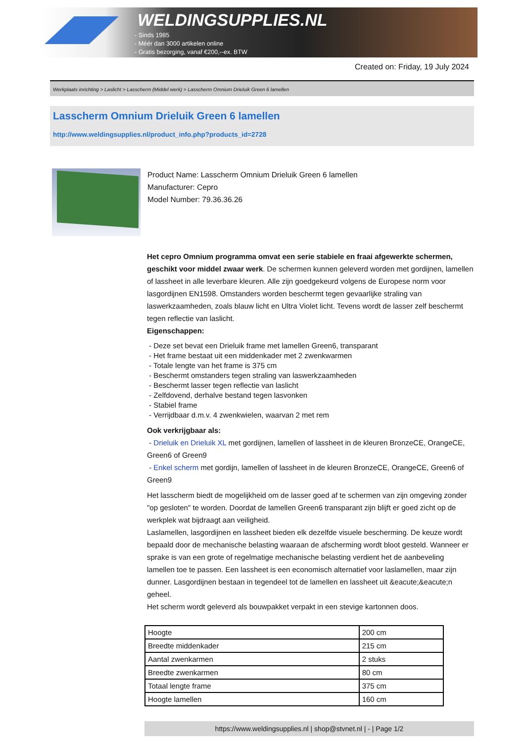WELDINGSUPPLIES.NL
- Sinds 1985
- Méér dan 3000 artikelen online
- Gratis bezorging, vanaf €200,--ex. BTW
Created on: Friday, 19 July 2024
Werkplaats inrichting > Laslicht > Lasscherm (Middel werk) > Lasscherm Omnium Drieluik Green 6 lamellen
Lasscherm Omnium Drieluik Green 6 lamellen
http://www.weldingsupplies.nl/product_info.php?products_id=2728
Product Name: Lasscherm Omnium Drieluik Green 6 lamellen
Manufacturer: Cepro
Model Number: 79.36.36.26
Het cepro Omnium programma omvat een serie stabiele en fraai afgewerkte schermen, geschikt voor middel zwaar werk. De schermen kunnen geleverd worden met gordijnen, lamellen of lassheet in alle leverbare kleuren. Alle zijn goedgekeurd volgens de Europese norm voor lasgordijnen EN1598. Omstanders worden beschermt tegen gevaarlijke straling van laswerkzaamheden, zoals blauw licht en Ultra Violet licht. Tevens wordt de lasser zelf beschermt tegen reflectie van laslicht.
Eigenschappen:
- Deze set bevat een Drieluik frame met lamellen Green6, transparant
- Het frame bestaat uit een middenkader met 2 zwenkwarmen
- Totale lengte van het frame is 375 cm
- Beschermt omstanders tegen straling van laswerkzaamheden
- Beschermt lasser tegen reflectie van laslicht
- Zelfdovend, derhalve bestand tegen lasvonken
- Stabiel frame
- Verrijdbaar d.m.v. 4 zwenkwielen, waarvan 2 met rem
Ook verkrijgbaar als:
- Drieluik en Drieluik XL met gordijnen, lamellen of lassheet in de kleuren BronzeCE, OrangeCE, Green6 of Green9
- Enkel scherm met gordijn, lamellen of lassheet in de kleuren BronzeCE, OrangeCE, Green6 of Green9
Het lasscherm biedt de mogelijkheid om de lasser goed af te schermen van zijn omgeving zonder "op gesloten" te worden. Doordat de lamellen Green6 transparant zijn blijft er goed zicht op de werkplek wat bijdraagt aan veiligheid.
Laslamellen, lasgordijnen en lassheet bieden elk dezelfde visuele bescherming. De keuze wordt bepaald door de mechanische belasting waaraan de afscherming wordt bloot gesteld. Wanneer er sprake is van een grote of regelmatige mechanische belasting verdient het de aanbeveling lamellen toe te passen. Een lassheet is een economisch alternatief voor laslamellen, maar zijn dunner. Lasgordijnen bestaan in tegendeel tot de lamellen en lassheet uit &eacute;&eacute;n geheel.
Het scherm wordt geleverd als bouwpakket verpakt in een stevige kartonnen doos.
| Hoogte | 200 cm |
| Breedte middenkader | 215 cm |
| Aantal zwenkarmen | 2 stuks |
| Breedte zwenkarmen | 80 cm |
| Totaal lengte frame | 375 cm |
| Hoogte lamellen | 160 cm |
https://www.weldingsupplies.nl | shop@stvnet.nl | - | Page 1/2